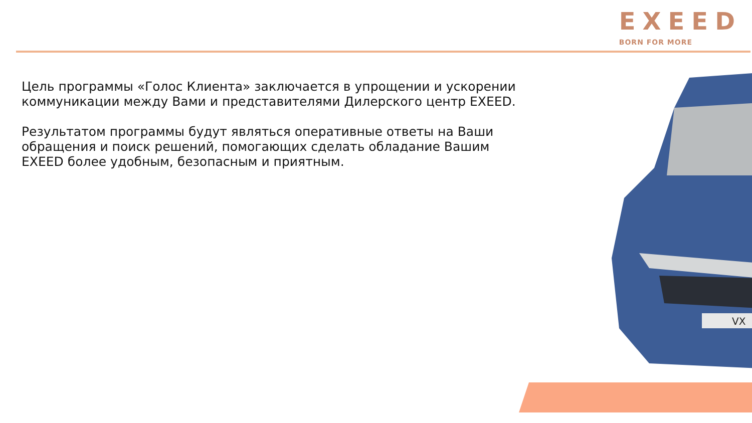EXEED
BORN FOR MORE
Цель программы «Голос Клиента» заключается в упрощении и ускорении коммуникации между Вами и представителями Дилерского центр EXEED.
Результатом программы будут являться оперативные ответы на Ваши обращения и поиск решений, помогающих сделать обладание Вашим EXEED более удобным, безопасным и приятным.
VX